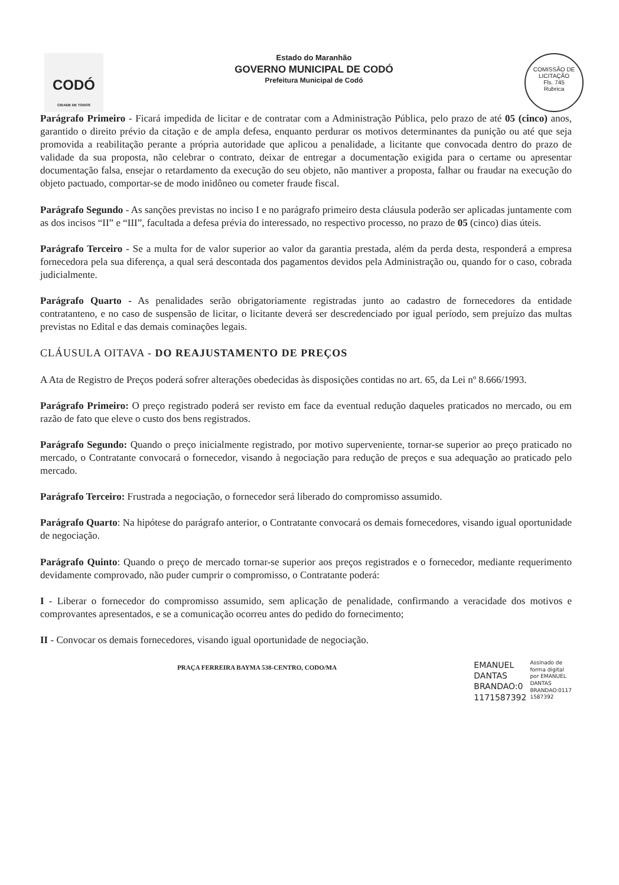CODÓ
CIDADE DE TODOS
Estado do Maranhão
GOVERNO MUNICIPAL DE CODÓ
Prefeitura Municipal de Codó
COMISSÃO DE LICITAÇÃO
Fls. 745
Rubrica
Parágrafo Primeiro - Ficará impedida de licitar e de contratar com a Administração Pública, pelo prazo de até 05 (cinco) anos, garantido o direito prévio da citação e de ampla defesa, enquanto perdurar os motivos determinantes da punição ou até que seja promovida a reabilitação perante a própria autoridade que aplicou a penalidade, a licitante que convocada dentro do prazo de validade da sua proposta, não celebrar o contrato, deixar de entregar a documentação exigida para o certame ou apresentar documentação falsa, ensejar o retardamento da execução do seu objeto, não mantiver a proposta, falhar ou fraudar na execução do objeto pactuado, comportar-se de modo inidôneo ou cometer fraude fiscal.
Parágrafo Segundo - As sanções previstas no inciso I e no parágrafo primeiro desta cláusula poderão ser aplicadas juntamente com as dos incisos “II” e “III”, facultada a defesa prévia do interessado, no respectivo processo, no prazo de 05 (cinco) dias úteis.
Parágrafo Terceiro - Se a multa for de valor superior ao valor da garantia prestada, além da perda desta, responderá a empresa fornecedora pela sua diferença, a qual será descontada dos pagamentos devidos pela Administração ou, quando for o caso, cobrada judicialmente.
Parágrafo Quarto - As penalidades serão obrigatoriamente registradas junto ao cadastro de fornecedores da entidade contratanteno, e no caso de suspensão de licitar, o licitante deverá ser descredenciado por igual período, sem prejuízo das multas previstas no Edital e das demais cominações legais.
CLÁUSULA OITAVA - DO REAJUSTAMENTO DE PREÇOS
A Ata de Registro de Preços poderá sofrer alterações obedecidas às disposições contidas no art. 65, da Lei nº 8.666/1993.
Parágrafo Primeiro: O preço registrado poderá ser revisto em face da eventual redução daqueles praticados no mercado, ou em razão de fato que eleve o custo dos bens registrados.
Parágrafo Segundo: Quando o preço inicialmente registrado, por motivo superveniente, tornar-se superior ao preço praticado no mercado, o Contratante convocará o fornecedor, visando à negociação para redução de preços e sua adequação ao praticado pelo mercado.
Parágrafo Terceiro: Frustrada a negociação, o fornecedor será liberado do compromisso assumido.
Parágrafo Quarto: Na hipótese do parágrafo anterior, o Contratante convocará os demais fornecedores, visando igual oportunidade de negociação.
Parágrafo Quinto: Quando o preço de mercado tornar-se superior aos preços registrados e o fornecedor, mediante requerimento devidamente comprovado, não puder cumprir o compromisso, o Contratante poderá:
I - Liberar o fornecedor do compromisso assumido, sem aplicação de penalidade, confirmando a veracidade dos motivos e comprovantes apresentados, e se a comunicação ocorreu antes do pedido do fornecimento;
II - Convocar os demais fornecedores, visando igual oportunidade de negociação.
PRAÇA FERREIRA BAYMA 538-CENTRO, CODO/MA
EMANUEL
DANTAS
BRANDAO:0
1171587392
Assinado de
forma digital
por EMANUEL
DANTAS
BRANDAO:0117
1587392